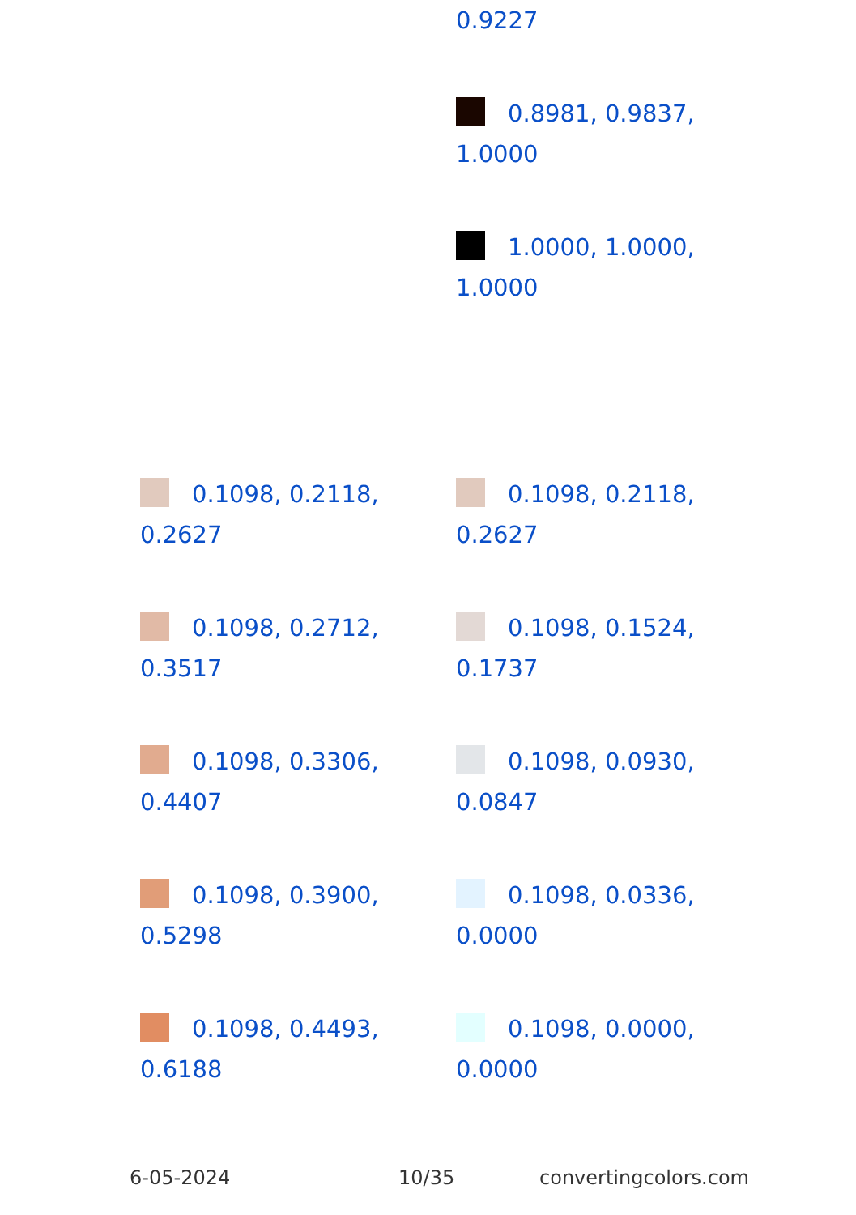0.9227
0.8981, 0.9837, 1.0000
1.0000, 1.0000, 1.0000
0.1098, 0.2118, 0.2627
0.1098, 0.2118, 0.2627
0.1098, 0.2712, 0.3517
0.1098, 0.1524, 0.1737
0.1098, 0.3306, 0.4407
0.1098, 0.0930, 0.0847
0.1098, 0.3900, 0.5298
0.1098, 0.0336, 0.0000
0.1098, 0.4493, 0.6188
0.1098, 0.0000, 0.0000
6-05-2024 10/35 convertingcolors.com